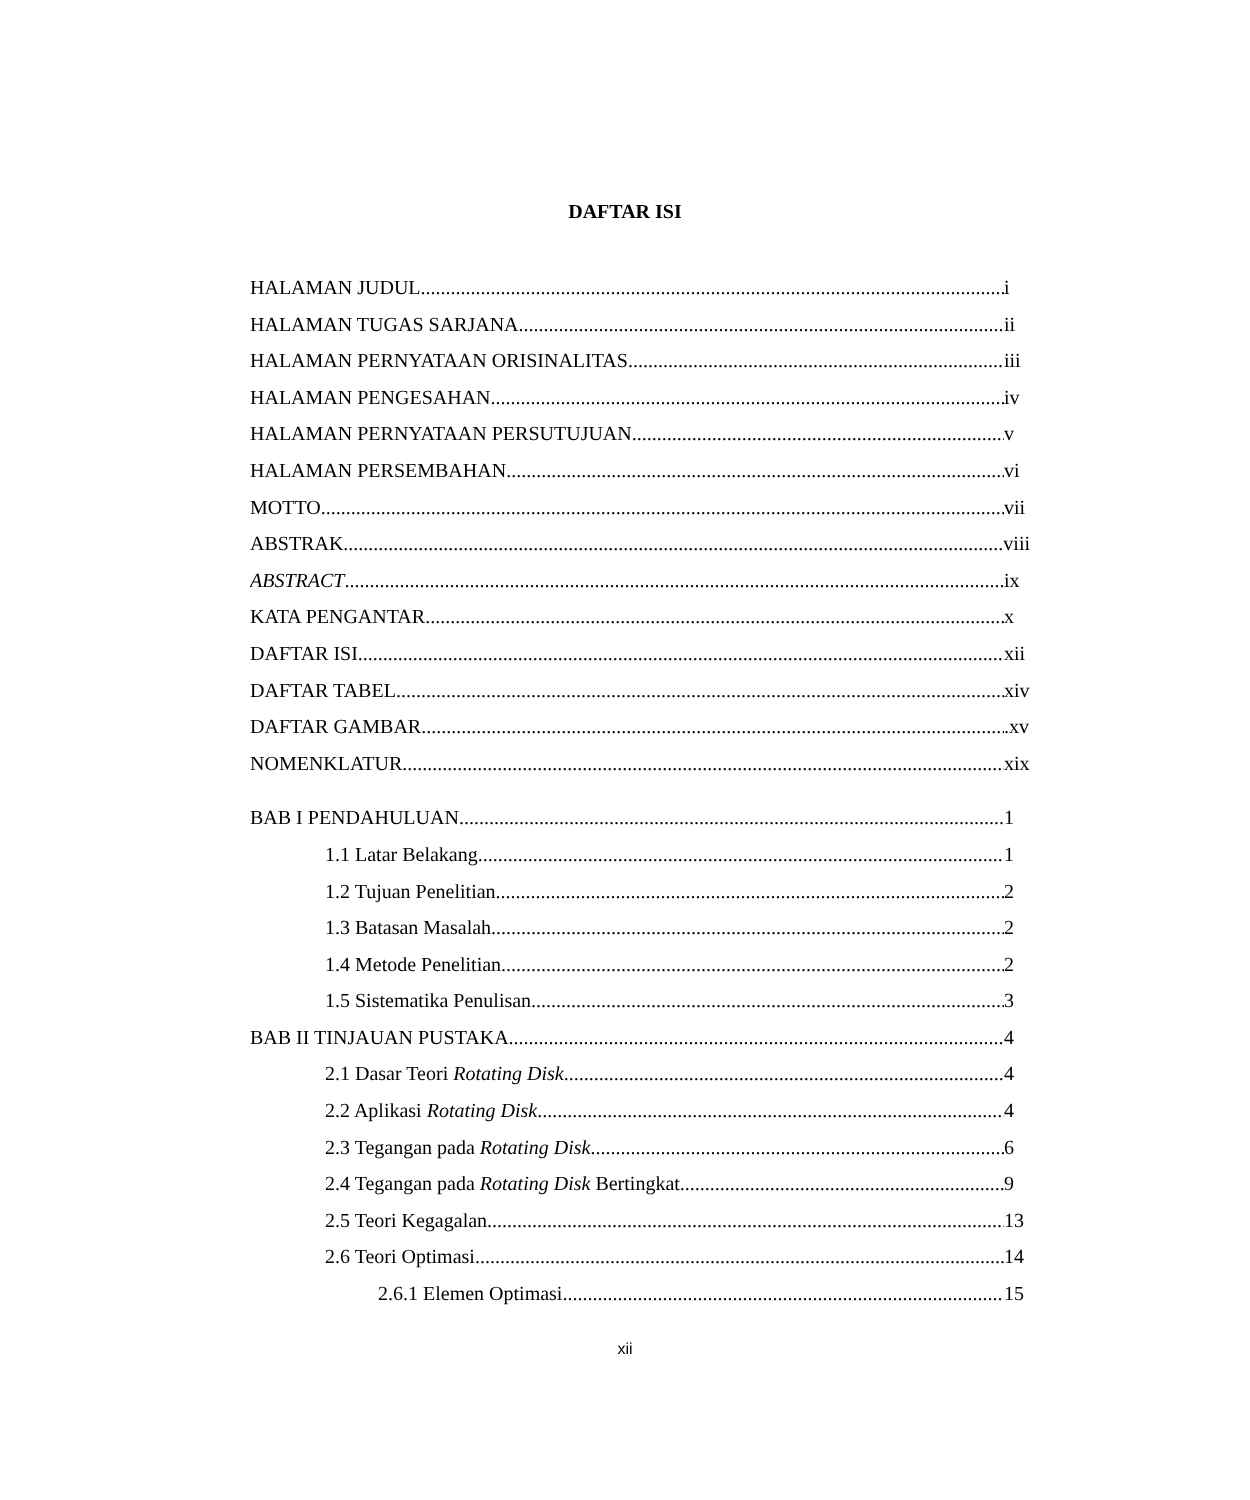DAFTAR ISI
HALAMAN JUDUL i
HALAMAN TUGAS SARJANA ii
HALAMAN PERNYATAAN ORISINALITAS iii
HALAMAN PENGESAHAN iv
HALAMAN PERNYATAAN PERSUTUJUAN v
HALAMAN PERSEMBAHAN vi
MOTTO vii
ABSTRAK viii
ABSTRACT ix
KATA PENGANTAR x
DAFTAR ISI xii
DAFTAR TABEL xiv
DAFTAR GAMBAR .xv
NOMENKLATUR xix
BAB I PENDAHULUAN 1
1.1 Latar Belakang 1
1.2 Tujuan Penelitian 2
1.3 Batasan Masalah 2
1.4 Metode Penelitian 2
1.5 Sistematika Penulisan 3
BAB II TINJAUAN PUSTAKA 4
2.1 Dasar Teori Rotating Disk 4
2.2 Aplikasi Rotating Disk 4
2.3 Tegangan pada Rotating Disk 6
2.4 Tegangan pada Rotating Disk Bertingkat 9
2.5 Teori Kegagalan 13
2.6 Teori Optimasi 14
2.6.1 Elemen Optimasi 15
xii